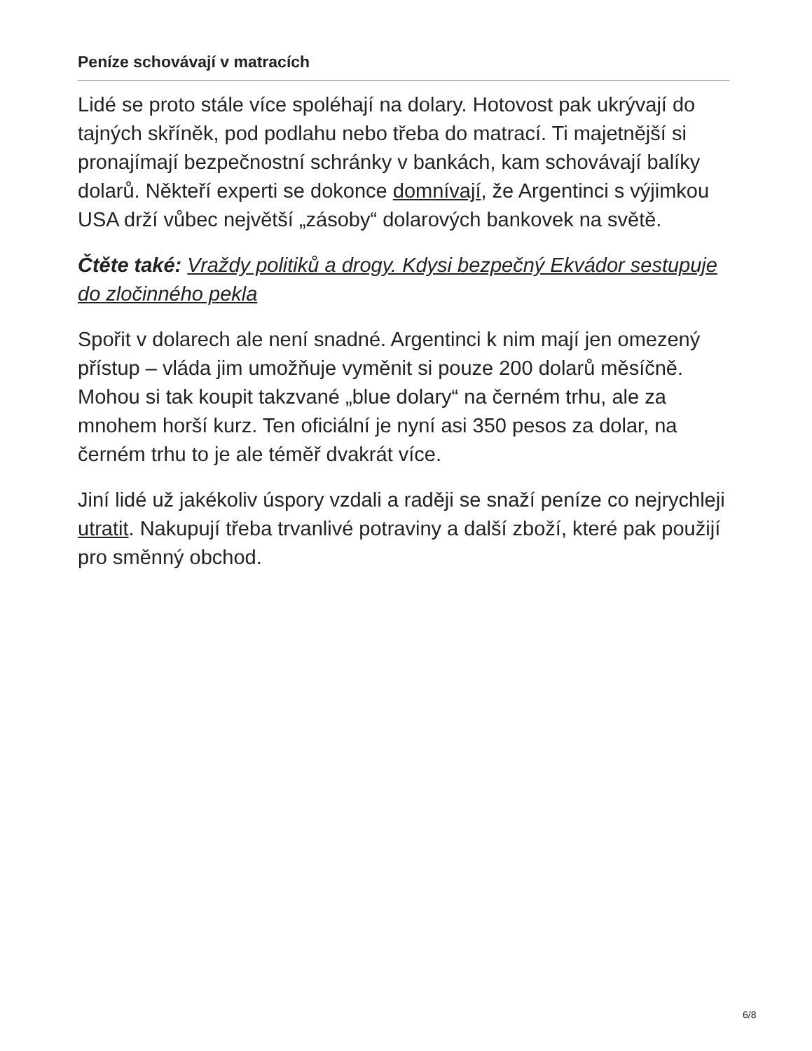Peníze schovávají v matracích
Lidé se proto stále více spoléhají na dolary. Hotovost pak ukrývají do tajných skříněk, pod podlahu nebo třeba do matrací. Ti majetnější si pronajímají bezpečnostní schránky v bankách, kam schovávají balíky dolarů. Někteří experti se dokonce domnívají, že Argentinci s výjimkou USA drží vůbec největší „zásoby“ dolarových bankovek na světě.
Čtěte také: Vraždy politiků a drogy. Kdysi bezpečný Ekvádor sestupuje do zločinného pekla
Spořit v dolarech ale není snadné. Argentinci k nim mají jen omezený přístup – vláda jim umožňuje vyměnit si pouze 200 dolarů měsíčně. Mohou si tak koupit takzvané „blue dolary“ na černém trhu, ale za mnohem horší kurz. Ten oficiální je nyní asi 350 pesos za dolar, na černém trhu to je ale téměř dvakrát více.
Jiní lidé už jakékoliv úspory vzdali a raději se snaží peníze co nejrychleji utratit. Nakupují třeba trvanlivé potraviny a další zboží, které pak použijí pro směnný obchod.
6/8